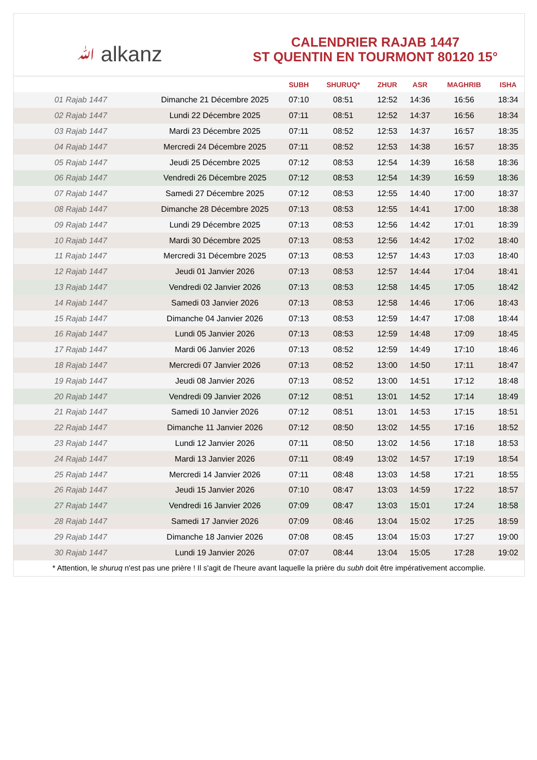ﷲ alkanz
CALENDRIER RAJAB 1447
ST QUENTIN EN TOURMONT 80120 15°
| | | SUBH | SHURUQ* | ZHUR | ASR | MAGHRIB | ISHA |
| --- | --- | --- | --- | --- | --- | --- | --- |
| 01 Rajab 1447 | Dimanche 21 Décembre 2025 | 07:10 | 08:51 | 12:52 | 14:36 | 16:56 | 18:34 |
| 02 Rajab 1447 | Lundi 22 Décembre 2025 | 07:11 | 08:51 | 12:52 | 14:37 | 16:56 | 18:34 |
| 03 Rajab 1447 | Mardi 23 Décembre 2025 | 07:11 | 08:52 | 12:53 | 14:37 | 16:57 | 18:35 |
| 04 Rajab 1447 | Mercredi 24 Décembre 2025 | 07:11 | 08:52 | 12:53 | 14:38 | 16:57 | 18:35 |
| 05 Rajab 1447 | Jeudi 25 Décembre 2025 | 07:12 | 08:53 | 12:54 | 14:39 | 16:58 | 18:36 |
| 06 Rajab 1447 | Vendredi 26 Décembre 2025 | 07:12 | 08:53 | 12:54 | 14:39 | 16:59 | 18:36 |
| 07 Rajab 1447 | Samedi 27 Décembre 2025 | 07:12 | 08:53 | 12:55 | 14:40 | 17:00 | 18:37 |
| 08 Rajab 1447 | Dimanche 28 Décembre 2025 | 07:13 | 08:53 | 12:55 | 14:41 | 17:00 | 18:38 |
| 09 Rajab 1447 | Lundi 29 Décembre 2025 | 07:13 | 08:53 | 12:56 | 14:42 | 17:01 | 18:39 |
| 10 Rajab 1447 | Mardi 30 Décembre 2025 | 07:13 | 08:53 | 12:56 | 14:42 | 17:02 | 18:40 |
| 11 Rajab 1447 | Mercredi 31 Décembre 2025 | 07:13 | 08:53 | 12:57 | 14:43 | 17:03 | 18:40 |
| 12 Rajab 1447 | Jeudi 01 Janvier 2026 | 07:13 | 08:53 | 12:57 | 14:44 | 17:04 | 18:41 |
| 13 Rajab 1447 | Vendredi 02 Janvier 2026 | 07:13 | 08:53 | 12:58 | 14:45 | 17:05 | 18:42 |
| 14 Rajab 1447 | Samedi 03 Janvier 2026 | 07:13 | 08:53 | 12:58 | 14:46 | 17:06 | 18:43 |
| 15 Rajab 1447 | Dimanche 04 Janvier 2026 | 07:13 | 08:53 | 12:59 | 14:47 | 17:08 | 18:44 |
| 16 Rajab 1447 | Lundi 05 Janvier 2026 | 07:13 | 08:53 | 12:59 | 14:48 | 17:09 | 18:45 |
| 17 Rajab 1447 | Mardi 06 Janvier 2026 | 07:13 | 08:52 | 12:59 | 14:49 | 17:10 | 18:46 |
| 18 Rajab 1447 | Mercredi 07 Janvier 2026 | 07:13 | 08:52 | 13:00 | 14:50 | 17:11 | 18:47 |
| 19 Rajab 1447 | Jeudi 08 Janvier 2026 | 07:13 | 08:52 | 13:00 | 14:51 | 17:12 | 18:48 |
| 20 Rajab 1447 | Vendredi 09 Janvier 2026 | 07:12 | 08:51 | 13:01 | 14:52 | 17:14 | 18:49 |
| 21 Rajab 1447 | Samedi 10 Janvier 2026 | 07:12 | 08:51 | 13:01 | 14:53 | 17:15 | 18:51 |
| 22 Rajab 1447 | Dimanche 11 Janvier 2026 | 07:12 | 08:50 | 13:02 | 14:55 | 17:16 | 18:52 |
| 23 Rajab 1447 | Lundi 12 Janvier 2026 | 07:11 | 08:50 | 13:02 | 14:56 | 17:18 | 18:53 |
| 24 Rajab 1447 | Mardi 13 Janvier 2026 | 07:11 | 08:49 | 13:02 | 14:57 | 17:19 | 18:54 |
| 25 Rajab 1447 | Mercredi 14 Janvier 2026 | 07:11 | 08:48 | 13:03 | 14:58 | 17:21 | 18:55 |
| 26 Rajab 1447 | Jeudi 15 Janvier 2026 | 07:10 | 08:47 | 13:03 | 14:59 | 17:22 | 18:57 |
| 27 Rajab 1447 | Vendredi 16 Janvier 2026 | 07:09 | 08:47 | 13:03 | 15:01 | 17:24 | 18:58 |
| 28 Rajab 1447 | Samedi 17 Janvier 2026 | 07:09 | 08:46 | 13:04 | 15:02 | 17:25 | 18:59 |
| 29 Rajab 1447 | Dimanche 18 Janvier 2026 | 07:08 | 08:45 | 13:04 | 15:03 | 17:27 | 19:00 |
| 30 Rajab 1447 | Lundi 19 Janvier 2026 | 07:07 | 08:44 | 13:04 | 15:05 | 17:28 | 19:02 |
* Attention, le shuruq n'est pas une prière ! Il s'agit de l'heure avant laquelle la prière du subh doit être impérativement accomplie.